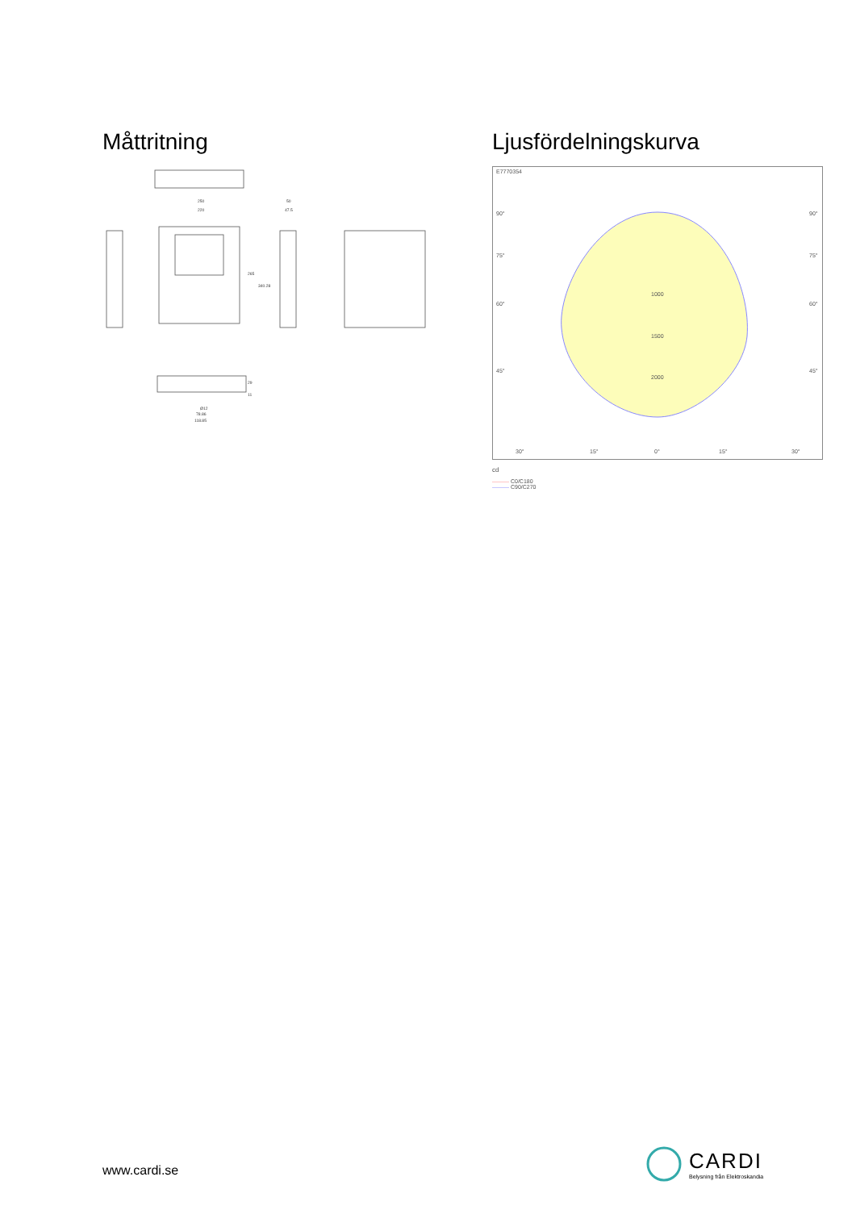Måttritning
250
220
50
47.5
265
340.28
Ø12
78.86
118.85
29
11
Ljusfördelningskurva
E7770354
90°
90°
75°
75°
60°
60°
45°
45°
1000
1500
2000
30°
15°
0°
15°
30°
cd
——— C0/C180
——— C90/C270
www.cardi.se
CARDI
Belysning från Elektroskandia